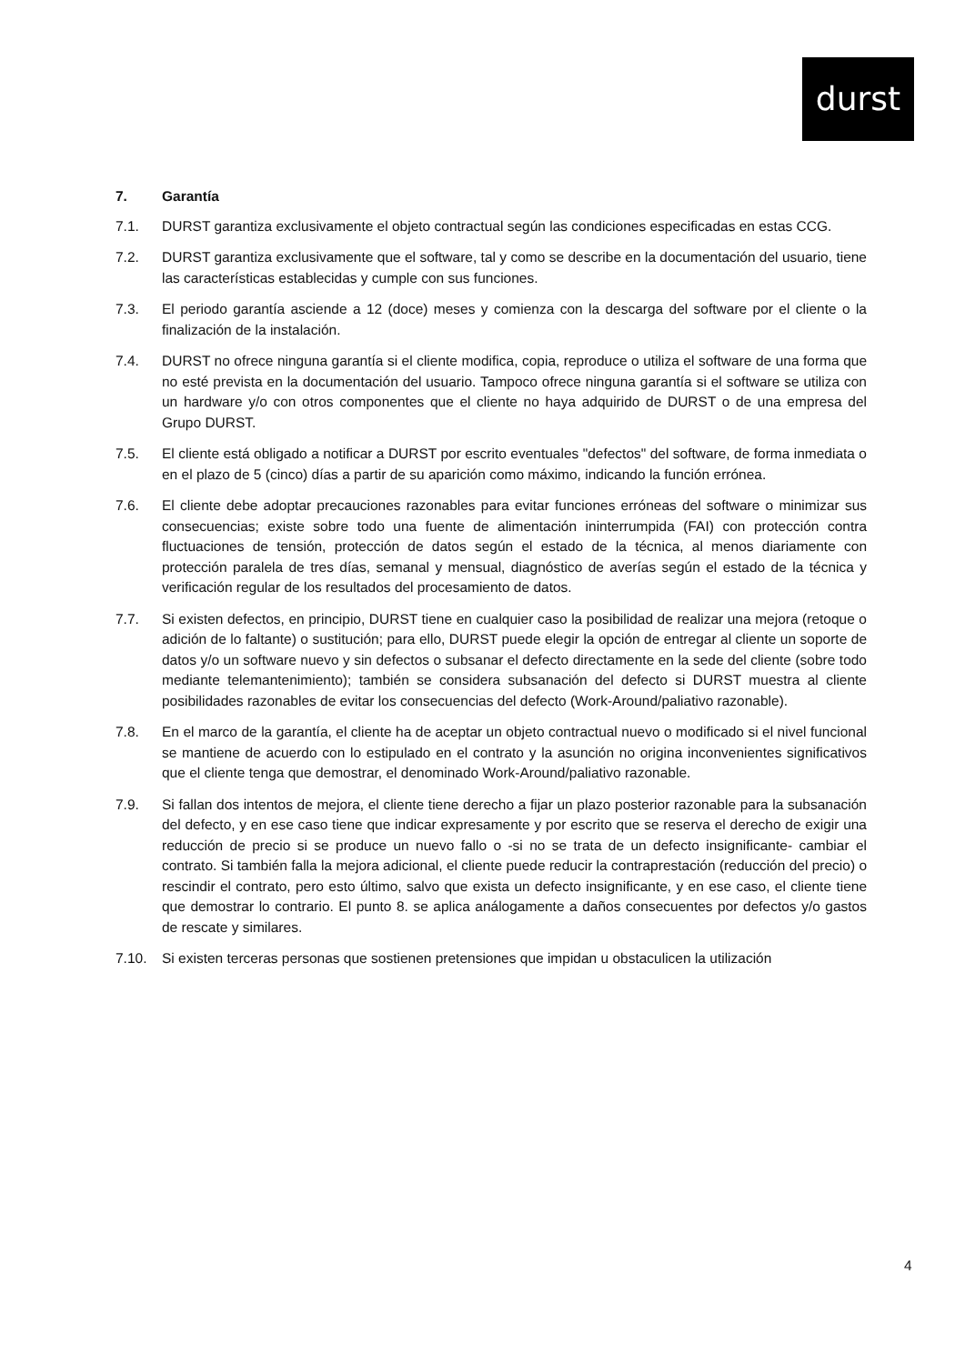durst
7. Garantía
7.1. DURST garantiza exclusivamente el objeto contractual según las condiciones especificadas en estas CCG.
7.2. DURST garantiza exclusivamente que el software, tal y como se describe en la documentación del usuario, tiene las características establecidas y cumple con sus funciones.
7.3. El periodo garantía asciende a 12 (doce) meses y comienza con la descarga del software por el cliente o la finalización de la instalación.
7.4. DURST no ofrece ninguna garantía si el cliente modifica, copia, reproduce o utiliza el software de una forma que no esté prevista en la documentación del usuario. Tampoco ofrece ninguna garantía si el software se utiliza con un hardware y/o con otros componentes que el cliente no haya adquirido de DURST o de una empresa del Grupo DURST.
7.5. El cliente está obligado a notificar a DURST por escrito eventuales "defectos" del software, de forma inmediata o en el plazo de 5 (cinco) días a partir de su aparición como máximo, indicando la función errónea.
7.6. El cliente debe adoptar precauciones razonables para evitar funciones erróneas del software o minimizar sus consecuencias; existe sobre todo una fuente de alimentación ininterrumpida (FAI) con protección contra fluctuaciones de tensión, protección de datos según el estado de la técnica, al menos diariamente con protección paralela de tres días, semanal y mensual, diagnóstico de averías según el estado de la técnica y verificación regular de los resultados del procesamiento de datos.
7.7. Si existen defectos, en principio, DURST tiene en cualquier caso la posibilidad de realizar una mejora (retoque o adición de lo faltante) o sustitución; para ello, DURST puede elegir la opción de entregar al cliente un soporte de datos y/o un software nuevo y sin defectos o subsanar el defecto directamente en la sede del cliente (sobre todo mediante telemantenimiento); también se considera subsanación del defecto si DURST muestra al cliente posibilidades razonables de evitar los consecuencias del defecto (Work-Around/paliativo razonable).
7.8. En el marco de la garantía, el cliente ha de aceptar un objeto contractual nuevo o modificado si el nivel funcional se mantiene de acuerdo con lo estipulado en el contrato y la asunción no origina inconvenientes significativos que el cliente tenga que demostrar, el denominado Work-Around/paliativo razonable.
7.9. Si fallan dos intentos de mejora, el cliente tiene derecho a fijar un plazo posterior razonable para la subsanación del defecto, y en ese caso tiene que indicar expresamente y por escrito que se reserva el derecho de exigir una reducción de precio si se produce un nuevo fallo o -si no se trata de un defecto insignificante- cambiar el contrato. Si también falla la mejora adicional, el cliente puede reducir la contraprestación (reducción del precio) o rescindir el contrato, pero esto último, salvo que exista un defecto insignificante, y en ese caso, el cliente tiene que demostrar lo contrario. El punto 8. se aplica análogamente a daños consecuentes por defectos y/o gastos de rescate y similares.
7.10. Si existen terceras personas que sostienen pretensiones que impidan u obstaculicen la utilización
4